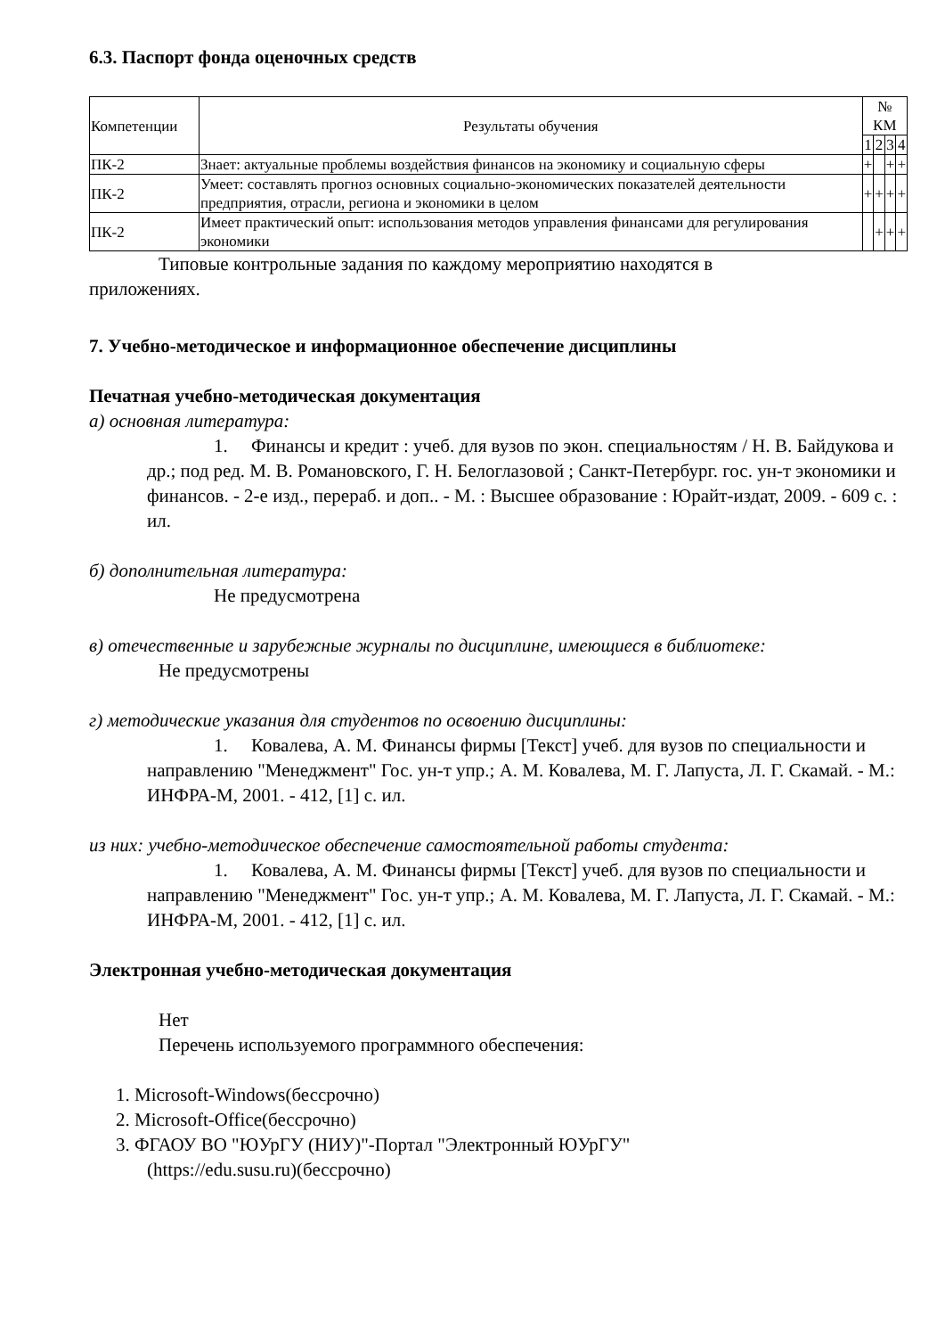6.3. Паспорт фонда оценочных средств
| Компетенции | Результаты обучения | № КМ | | | |
| --- | --- | --- | --- | --- | --- |
| | | 1 | 2 | 3 | 4 |
| ПК-2 | Знает: актуальные проблемы воздействия финансов на экономику и социальную сферы | + | | + | + |
| ПК-2 | Умеет: составлять прогноз основных социально-экономических показателей деятельности предприятия, отрасли, региона и экономики в целом | + | + | + | + |
| ПК-2 | Имеет практический опыт: использования методов управления финансами для регулирования экономики | | + | + | + |
Типовые контрольные задания по каждому мероприятию находятся в
приложениях.
7. Учебно-методическое и информационное обеспечение дисциплины
Печатная учебно-методическая документация
а) основная литература:
1. Финансы и кредит : учеб. для вузов по экон. специальностям / Н. В. Байдукова и др.; под ред. М. В. Романовского, Г. Н. Белоглазовой ; Санкт-Петербург. гос. ун-т экономики и финансов. - 2-е изд., перераб. и доп.. - М. : Высшее образование : Юрайт-издат, 2009. - 609 с. : ил.
б) дополнительная литература:
Не предусмотрена
в) отечественные и зарубежные журналы по дисциплине, имеющиеся в библиотеке:
Не предусмотрены
г) методические указания для студентов по освоению дисциплины:
1. Ковалева, А. М. Финансы фирмы [Текст] учеб. для вузов по специальности и направлению "Менеджмент" Гос. ун-т упр.; А. М. Ковалева, М. Г. Лапуста, Л. Г. Скамай. - М.: ИНФРА-М, 2001. - 412, [1] с. ил.
из них: учебно-методическое обеспечение самостоятельной работы студента:
1. Ковалева, А. М. Финансы фирмы [Текст] учеб. для вузов по специальности и направлению "Менеджмент" Гос. ун-т упр.; А. М. Ковалева, М. Г. Лапуста, Л. Г. Скамай. - М.: ИНФРА-М, 2001. - 412, [1] с. ил.
Электронная учебно-методическая документация
Нет
Перечень используемого программного обеспечения:
1. Microsoft-Windows(бессрочно)
2. Microsoft-Office(бессрочно)
3. ФГАОУ ВО "ЮУрГУ (НИУ)"-Портал "Электронный ЮУрГУ"
(https://edu.susu.ru)(бессрочно)